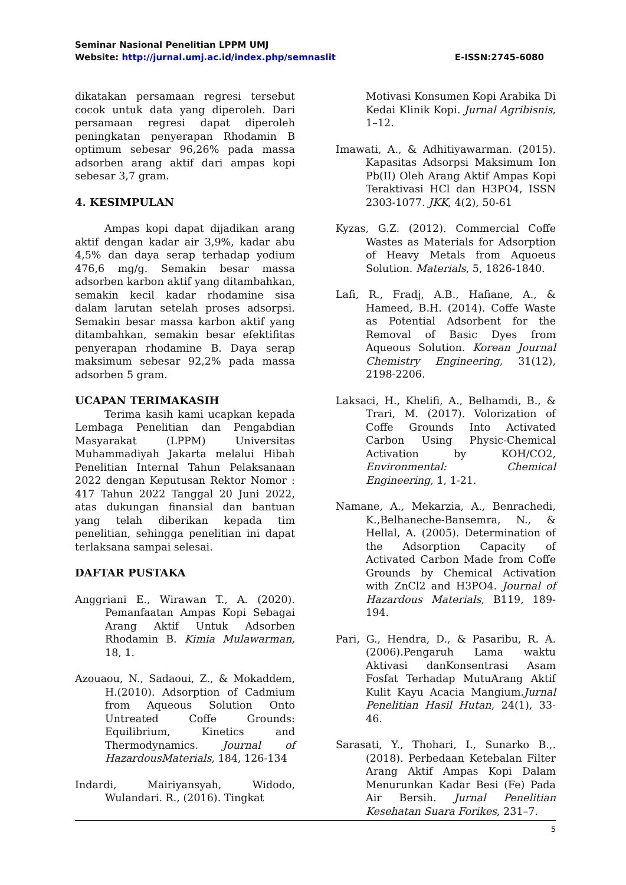Seminar Nasional Penelitian LPPM UMJ
Website: http://jurnal.umj.ac.id/index.php/semnaslit E-ISSN:2745-6080
dikatakan persamaan regresi tersebut cocok untuk data yang diperoleh. Dari persamaan regresi dapat diperoleh peningkatan penyerapan Rhodamin B optimum sebesar 96,26% pada massa adsorben arang aktif dari ampas kopi sebesar 3,7 gram.
4. KESIMPULAN
Ampas kopi dapat dijadikan arang aktif dengan kadar air 3,9%, kadar abu 4,5% dan daya serap terhadap yodium 476,6 mg/g. Semakin besar massa adsorben karbon aktif yang ditambahkan, semakin kecil kadar rhodamine sisa dalam larutan setelah proses adsorpsi. Semakin besar massa karbon aktif yang ditambahkan, semakin besar efektifitas penyerapan rhodamine B. Daya serap maksimum sebesar 92,2% pada massa adsorben 5 gram.
UCAPAN TERIMAKASIH
Terima kasih kami ucapkan kepada Lembaga Penelitian dan Pengabdian Masyarakat (LPPM) Universitas Muhammadiyah Jakarta melalui Hibah Penelitian Internal Tahun Pelaksanaan 2022 dengan Keputusan Rektor Nomor : 417 Tahun 2022 Tanggal 20 Juni 2022, atas dukungan finansial dan bantuan yang telah diberikan kepada tim penelitian, sehingga penelitian ini dapat terlaksana sampai selesai.
DAFTAR PUSTAKA
Anggriani E., Wirawan T., A. (2020). Pemanfaatan Ampas Kopi Sebagai Arang Aktif Untuk Adsorben Rhodamin B. Kimia Mulawarman, 18, 1.
Azouaou, N., Sadaoui, Z., & Mokaddem, H.(2010). Adsorption of Cadmium from Aqueous Solution Onto Untreated Coffe Grounds: Equilibrium, Kinetics and Thermodynamics. Journal of HazardousMaterials, 184, 126-134
Indardi, Mairiyansyah, Widodo, Wulandari. R., (2016). Tingkat
Motivasi Konsumen Kopi Arabika Di Kedai Klinik Kopi. Jurnal Agribisnis, 1–12.
Imawati, A., & Adhitiyawarman. (2015). Kapasitas Adsorpsi Maksimum Ion Pb(II) Oleh Arang Aktif Ampas Kopi Teraktivasi HCl dan H3PO4, ISSN 2303-1077. JKK, 4(2), 50-61
Kyzas, G.Z. (2012). Commercial Coffe Wastes as Materials for Adsorption of Heavy Metals from Aquoeus Solution. Materials, 5, 1826-1840.
Lafi, R., Fradj, A.B., Hafiane, A., & Hameed, B.H. (2014). Coffe Waste as Potential Adsorbent for the Removal of Basic Dyes from Aqueous Solution. Korean Journal Chemistry Engineering, 31(12), 2198-2206.
Laksaci, H., Khelifi, A., Belhamdi, B., & Trari, M. (2017). Volorization of Coffe Grounds Into Activated Carbon Using Physic-Chemical Activation by KOH/CO2, Environmental: Chemical Engineering, 1, 1-21.
Namane, A., Mekarzia, A., Benrachedi, K.,Belhaneche-Bansemra, N., & Hellal, A. (2005). Determination of the Adsorption Capacity of Activated Carbon Made from Coffe Grounds by Chemical Activation with ZnCl2 and H3PO4. Journal of Hazardous Materials, B119, 189-194.
Pari, G., Hendra, D., & Pasaribu, R. A. (2006).Pengaruh Lama waktu Aktivasi danKonsentrasi Asam Fosfat Terhadap MutuArang Aktif Kulit Kayu Acacia Mangium.Jurnal Penelitian Hasil Hutan, 24(1), 33-46.
Sarasati, Y., Thohari, I., Sunarko B.,. (2018). Perbedaan Ketebalan Filter Arang Aktif Ampas Kopi Dalam Menurunkan Kadar Besi (Fe) Pada Air Bersih. Jurnal Penelitian Kesehatan Suara Forikes, 231–7.
5